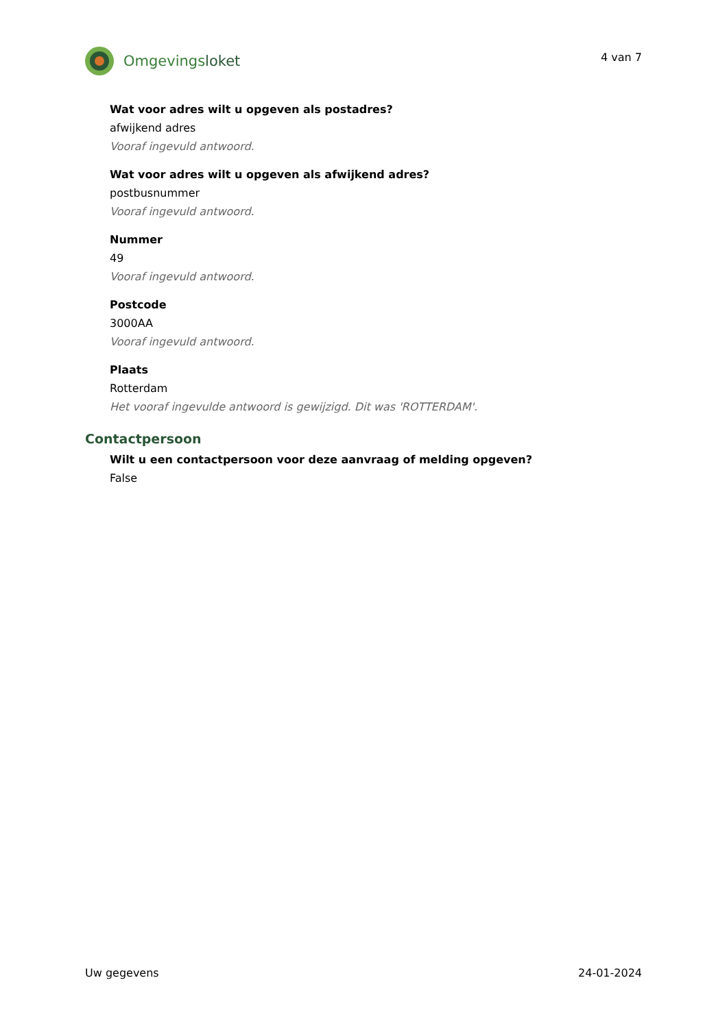Omgevingsloket
4 van 7
Wat voor adres wilt u opgeven als postadres?
afwijkend adres
Vooraf ingevuld antwoord.
Wat voor adres wilt u opgeven als afwijkend adres?
postbusnummer
Vooraf ingevuld antwoord.
Nummer
49
Vooraf ingevuld antwoord.
Postcode
3000AA
Vooraf ingevuld antwoord.
Plaats
Rotterdam
Het vooraf ingevulde antwoord is gewijzigd. Dit was 'ROTTERDAM'.
Contactpersoon
Wilt u een contactpersoon voor deze aanvraag of melding opgeven?
False
Uw gegevens 24-01-2024